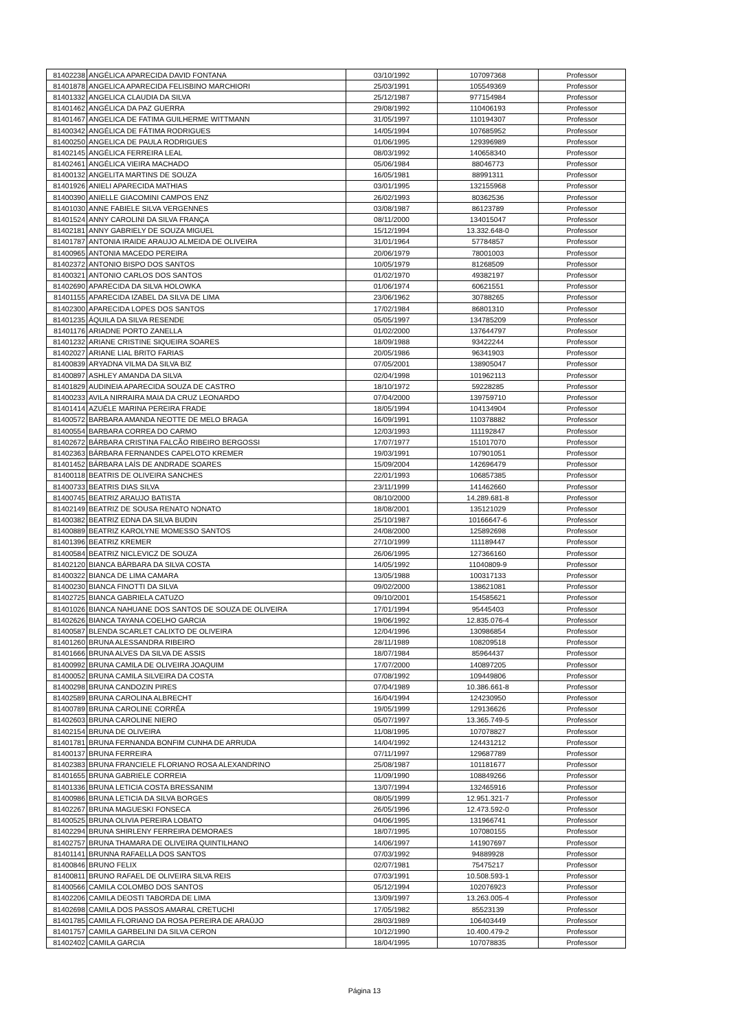| 81402238 | ANGÉLICA APARECIDA DAVID FONTANA | 03/10/1992 | 107097368 | Professor |
| 81401878 | ANGELICA APARECIDA FELISBINO MARCHIORI | 25/03/1991 | 105549369 | Professor |
| 81401332 | ANGELICA CLAUDIA DA SILVA | 25/12/1987 | 977154984 | Professor |
| 81401462 | ANGÉLICA DA PAZ GUERRA | 29/08/1992 | 110406193 | Professor |
| 81401467 | ANGELICA DE FATIMA GUILHERME WITTMANN | 31/05/1997 | 110194307 | Professor |
| 81400342 | ANGÉLICA DE FÁTIMA RODRIGUES | 14/05/1994 | 107685952 | Professor |
| 81400250 | ANGELICA DE PAULA RODRIGUES | 01/06/1995 | 129396989 | Professor |
| 81402145 | ANGÉLICA FERREIRA LEAL | 08/03/1992 | 140658340 | Professor |
| 81402461 | ANGÉLICA VIEIRA MACHADO | 05/06/1984 | 88046773 | Professor |
| 81400132 | ANGELITA MARTINS DE SOUZA | 16/05/1981 | 88991311 | Professor |
| 81401926 | ANIELI APARECIDA MATHIAS | 03/01/1995 | 132155968 | Professor |
| 81400390 | ANIELLE GIACOMINI CAMPOS ENZ | 26/02/1993 | 80362536 | Professor |
| 81401030 | ANNE FABIELE SILVA VERGENNES | 03/08/1987 | 86123789 | Professor |
| 81401524 | ANNY CAROLINI DA SILVA FRANÇA | 08/11/2000 | 134015047 | Professor |
| 81402181 | ANNY GABRIELY DE SOUZA MIGUEL | 15/12/1994 | 13.332.648-0 | Professor |
| 81401787 | ANTONIA IRAIDE ARAUJO ALMEIDA DE OLIVEIRA | 31/01/1964 | 57784857 | Professor |
| 81400965 | ANTONIA MACEDO PEREIRA | 20/06/1979 | 78001003 | Professor |
| 81402372 | ANTONIO BISPO DOS SANTOS | 10/05/1979 | 81268509 | Professor |
| 81400321 | ANTONIO CARLOS DOS SANTOS | 01/02/1970 | 49382197 | Professor |
| 81402690 | APARECIDA DA SILVA HOLOWKA | 01/06/1974 | 60621551 | Professor |
| 81401155 | APARECIDA IZABEL DA SILVA DE LIMA | 23/06/1962 | 30788265 | Professor |
| 81402300 | APARECIDA LOPES DOS SANTOS | 17/02/1984 | 86801310 | Professor |
| 81401235 | ÁQUILA DA SILVA RESENDE | 05/05/1997 | 134785209 | Professor |
| 81401176 | ARIADNE PORTO ZANELLA | 01/02/2000 | 137644797 | Professor |
| 81401232 | ARIANE CRISTINE SIQUEIRA SOARES | 18/09/1988 | 93422244 | Professor |
| 81402027 | ARIANE LIAL BRITO FARIAS | 20/05/1986 | 96341903 | Professor |
| 81400839 | ARYADNA VILMA DA SILVA BIZ | 07/05/2001 | 138905047 | Professor |
| 81400897 | ASHLEY AMANDA DA SILVA | 02/04/1998 | 101962113 | Professor |
| 81401829 | AUDINEIA APARECIDA SOUZA DE CASTRO | 18/10/1972 | 59228285 | Professor |
| 81400233 | AVILA NIRRAIRA MAIA DA CRUZ LEONARDO | 07/04/2000 | 139759710 | Professor |
| 81401414 | AZUÉLE MARINA PEREIRA FRADE | 18/05/1994 | 104134904 | Professor |
| 81400572 | BARBARA AMANDA NEOTTE DE MELO BRAGA | 16/09/1991 | 110378882 | Professor |
| 81400554 | BARBARA CORREA DO CARMO | 12/03/1993 | 111192847 | Professor |
| 81402672 | BÁRBARA CRISTINA FALCÃO RIBEIRO BERGOSSI | 17/07/1977 | 151017070 | Professor |
| 81402363 | BÁRBARA FERNANDES CAPELOTO KREMER | 19/03/1991 | 107901051 | Professor |
| 81401452 | BÁRBARA LAÍS DE ANDRADE SOARES | 15/09/2004 | 142696479 | Professor |
| 81400118 | BEATRIS DE OLIVEIRA SANCHES | 22/01/1993 | 106857385 | Professor |
| 81400733 | BEATRIS DIAS SILVA | 23/11/1999 | 141462660 | Professor |
| 81400745 | BEATRIZ ARAUJO BATISTA | 08/10/2000 | 14.289.681-8 | Professor |
| 81402149 | BEATRIZ DE SOUSA RENATO NONATO | 18/08/2001 | 135121029 | Professor |
| 81400382 | BEATRIZ EDNA DA SILVA BUDIN | 25/10/1987 | 10166647-6 | Professor |
| 81400889 | BEATRIZ KAROLYNE MOMESSO SANTOS | 24/08/2000 | 125892698 | Professor |
| 81401396 | BEATRIZ KREMER | 27/10/1999 | 111189447 | Professor |
| 81400584 | BEATRIZ NICLEVICZ DE SOUZA | 26/06/1995 | 127366160 | Professor |
| 81402120 | BIANCA BÁRBARA DA SILVA COSTA | 14/05/1992 | 11040809-9 | Professor |
| 81400322 | BIANCA DE LIMA CAMARA | 13/05/1988 | 100317133 | Professor |
| 81400230 | BIANCA FINOTTI DA SILVA | 09/02/2000 | 138621081 | Professor |
| 81402725 | BIANCA GABRIELA CATUZO | 09/10/2001 | 154585621 | Professor |
| 81401026 | BIANCA NAHUANE DOS SANTOS DE SOUZA DE OLIVEIRA | 17/01/1994 | 95445403 | Professor |
| 81402626 | BIANCA TAYANA COELHO GARCIA | 19/06/1992 | 12.835.076-4 | Professor |
| 81400587 | BLENDA SCARLET CALIXTO DE OLIVEIRA | 12/04/1996 | 130986854 | Professor |
| 81401260 | BRUNA ALESSANDRA RIBEIRO | 28/11/1989 | 108209518 | Professor |
| 81401666 | BRUNA ALVES DA SILVA DE ASSIS | 18/07/1984 | 85964437 | Professor |
| 81400992 | BRUNA CAMILA DE OLIVEIRA JOAQUIM | 17/07/2000 | 140897205 | Professor |
| 81400052 | BRUNA CAMILA SILVEIRA DA COSTA | 07/08/1992 | 109449806 | Professor |
| 81400298 | BRUNA CANDOZIN PIRES | 07/04/1989 | 10.386.661-8 | Professor |
| 81402589 | BRUNA CAROLINA ALBRECHT | 16/04/1994 | 124230950 | Professor |
| 81400789 | BRUNA CAROLINE CORRÊA | 19/05/1999 | 129136626 | Professor |
| 81402603 | BRUNA CAROLINE NIERO | 05/07/1997 | 13.365.749-5 | Professor |
| 81402154 | BRUNA DE OLIVEIRA | 11/08/1995 | 107078827 | Professor |
| 81401781 | BRUNA FERNANDA BONFIM CUNHA DE ARRUDA | 14/04/1992 | 124431212 | Professor |
| 81400137 | BRUNA FERREIRA | 07/11/1997 | 129687789 | Professor |
| 81402383 | BRUNA FRANCIELE FLORIANO ROSA ALEXANDRINO | 25/08/1987 | 101181677 | Professor |
| 81401655 | BRUNA GABRIELE CORREIA | 11/09/1990 | 108849266 | Professor |
| 81401336 | BRUNA LETICIA COSTA BRESSANIM | 13/07/1994 | 132465916 | Professor |
| 81400986 | BRUNA LETICIA DA SILVA BORGES | 08/05/1999 | 12.951.321-7 | Professor |
| 81402267 | BRUNA MAGUESKI FONSECA | 26/05/1996 | 12.473.592-0 | Professor |
| 81400525 | BRUNA OLIVIA PEREIRA LOBATO | 04/06/1995 | 131966741 | Professor |
| 81402294 | BRUNA SHIRLENY FERREIRA DEMORAES | 18/07/1995 | 107080155 | Professor |
| 81402757 | BRUNA THAMARA DE OLIVEIRA QUINTILHANO | 14/06/1997 | 141907697 | Professor |
| 81401141 | BRUNNA RAFAELLA DOS SANTOS | 07/03/1992 | 94889928 | Professor |
| 81400846 | BRUNO FELIX | 02/07/1981 | 75475217 | Professor |
| 81400811 | BRUNO RAFAEL DE OLIVEIRA SILVA REIS | 07/03/1991 | 10.508.593-1 | Professor |
| 81400566 | CAMILA COLOMBO DOS SANTOS | 05/12/1994 | 102076923 | Professor |
| 81402206 | CAMILA DEOSTI TABORDA DE LIMA | 13/09/1997 | 13.263.005-4 | Professor |
| 81402698 | CAMILA DOS PASSOS AMARAL CRETUCHI | 17/05/1982 | 85523139 | Professor |
| 81401785 | CAMILA FLORIANO DA ROSA PEREIRA DE ARAÚJO | 28/03/1989 | 106403449 | Professor |
| 81401757 | CAMILA GARBELINI DA SILVA CERON | 10/12/1990 | 10.400.479-2 | Professor |
| 81402402 | CAMILA GARCIA | 18/04/1995 | 107078835 | Professor |
Página 13